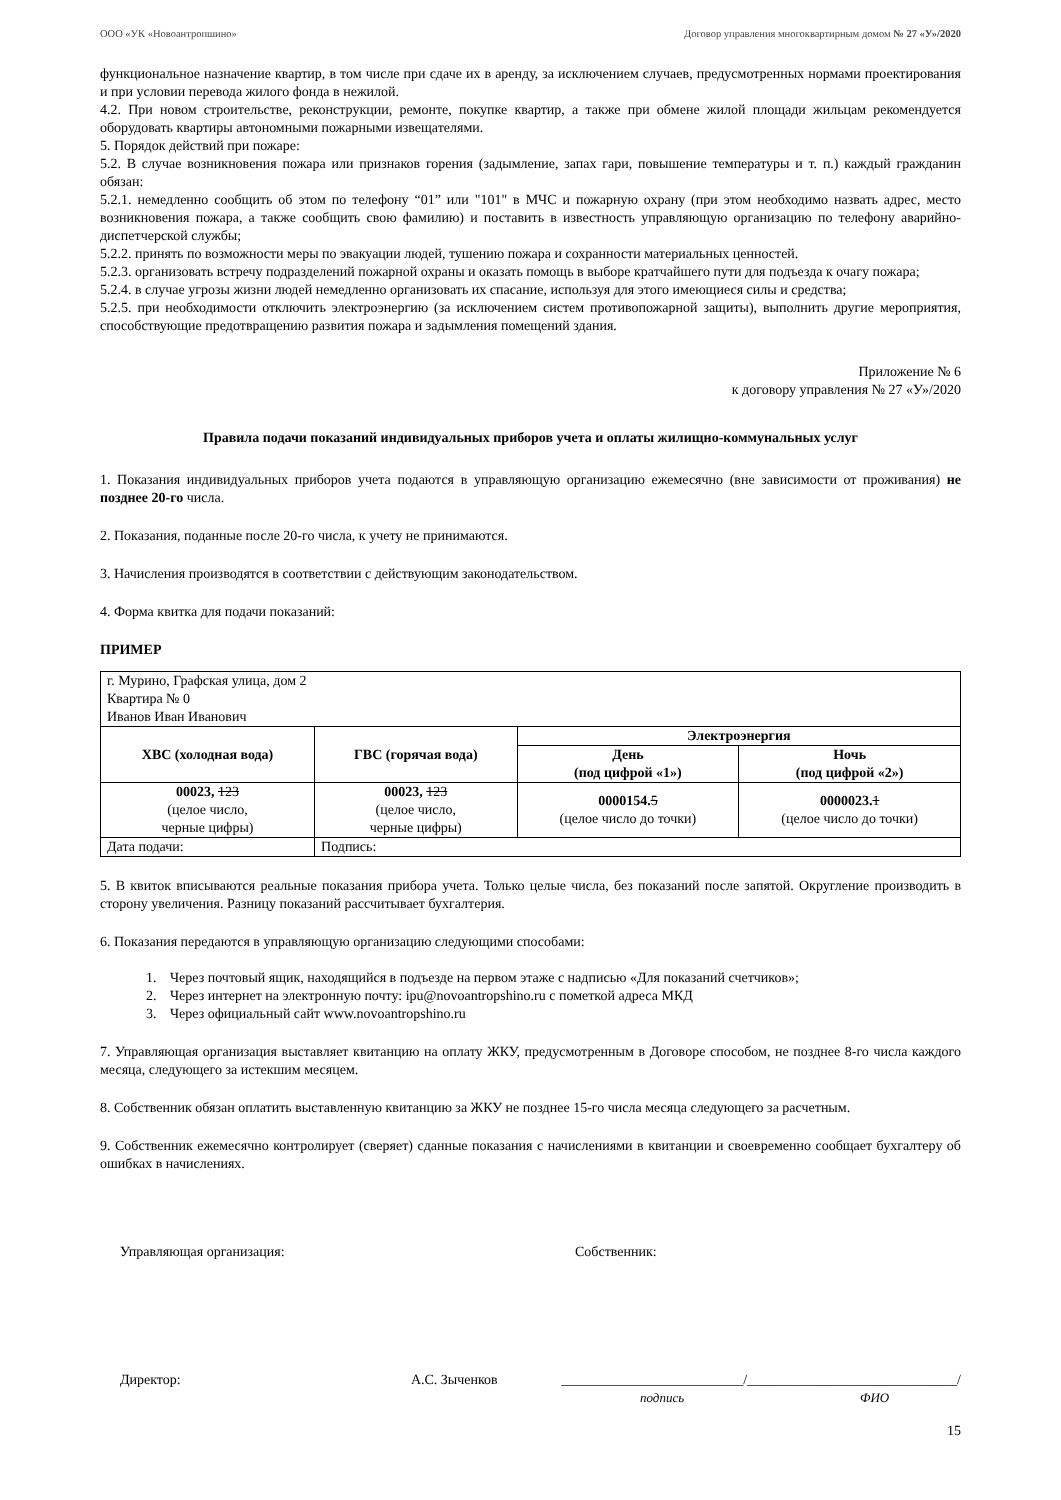ООО «УК «Новоантропшино» Договор управления многоквартирным домом № 27 «У»/2020
функциональное назначение квартир, в том числе при сдаче их в аренду, за исключением случаев, предусмотренных нормами проектирования и при условии перевода жилого фонда в нежилой.
4.2. При новом строительстве, реконструкции, ремонте, покупке квартир, а также при обмене жилой площади жильцам рекомендуется оборудовать квартиры автономными пожарными извещателями.
5. Порядок действий при пожаре:
5.2. В случае возникновения пожара или признаков горения (задымление, запах гари, повышение температуры и т. п.) каждый гражданин обязан:
5.2.1. немедленно сообщить об этом по телефону “01” или "101" в МЧС и пожарную охрану (при этом необходимо назвать адрес, место возникновения пожара, а также сообщить свою фамилию) и поставить в известность управляющую организацию по телефону аварийно-диспетчерской службы;
5.2.2. принять по возможности меры по эвакуации людей, тушению пожара и сохранности материальных ценностей.
5.2.3. организовать встречу подразделений пожарной охраны и оказать помощь в выборе кратчайшего пути для подъезда к очагу пожара;
5.2.4. в случае угрозы жизни людей немедленно организовать их спасание, используя для этого имеющиеся силы и средства;
5.2.5. при необходимости отключить электроэнергию (за исключением систем противопожарной защиты), выполнить другие мероприятия, способствующие предотвращению развития пожара и задымления помещений здания.
Приложение № 6
к договору управления № 27 «У»/2020
Правила подачи показаний индивидуальных приборов учета и оплаты жилищно-коммунальных услуг
1. Показания индивидуальных приборов учета подаются в управляющую организацию ежемесячно (вне зависимости от проживания) не позднее 20-го числа.
2. Показания, поданные после 20-го числа, к учету не принимаются.
3. Начисления производятся в соответствии с действующим законодательством.
4. Форма квитка для подачи показаний:
ПРИМЕР
| г. Мурино, Графская улица, дом 2 Квартира № 0 Иванов Иван Иванович | | | |
| ХВС (холодная вода) | ГВС (горячая вода) | Электроэнергия | |
| | | День (под цифрой «1») | Ночь (под цифрой «2») |
| 00023, 123 (целое число, черные цифры) | 00023, 123 (целое число, черные цифры) | 0000154. 5 (целое число до точки) | 0000023. 1 (целое число до точки) |
| Дата подачи: | Подпись: | | |
5. В квиток вписываются реальные показания прибора учета. Только целые числа, без показаний после запятой. Округление производить в сторону увеличения. Разницу показаний рассчитывает бухгалтерия.
6. Показания передаются в управляющую организацию следующими способами:
1. Через почтовый ящик, находящийся в подъезде на первом этаже с надписью «Для показаний счетчиков»;
2. Через интернет на электронную почту: ipu@novoantropshino.ru с пометкой адреса МКД
3. Через официальный сайт www.novoantropshino.ru
7. Управляющая организация выставляет квитанцию на оплату ЖКУ, предусмотренным в Договоре способом, не позднее 8-го числа каждого месяца, следующего за истекшим месяцем.
8. Собственник обязан оплатить выставленную квитанцию за ЖКУ не позднее 15-го числа месяца следующего за расчетным.
9. Собственник ежемесячно контролирует (сверяет) сданные показания с начислениями в квитанции и своевременно сообщает бухгалтеру об ошибках в начислениях.
Управляющая организация: Собственник:
Директор: А.С. Зыченков __________________________/______________________________/
подпись ФИО
15